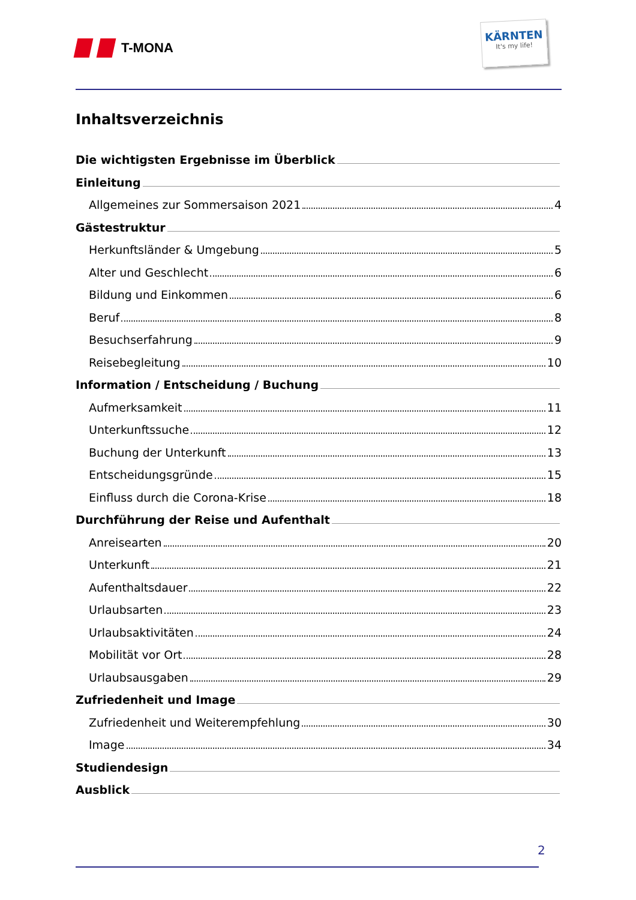T-MONA
KÄRNTEN
It's my life!
Inhaltsverzeichnis
Die wichtigsten Ergebnisse im Überblick
Einleitung
Allgemeines zur Sommersaison 2021 4
Gästestruktur
Herkunftsländer & Umgebung 5
Alter und Geschlecht 6
Bildung und Einkommen 6
Beruf 8
Besuchserfahrung 9
Reisebegleitung 10
Information / Entscheidung / Buchung
Aufmerksamkeit 11
Unterkunftssuche 12
Buchung der Unterkunft 13
Entscheidungsgründe 15
Einfluss durch die Corona-Krise 18
Durchführung der Reise und Aufenthalt
Anreisearten 20
Unterkunft 21
Aufenthaltsdauer 22
Urlaubsarten 23
Urlaubsaktivitäten 24
Mobilität vor Ort 28
Urlaubsausgaben 29
Zufriedenheit und Image
Zufriedenheit und Weiterempfehlung 30
Image 34
Studiendesign
Ausblick
2